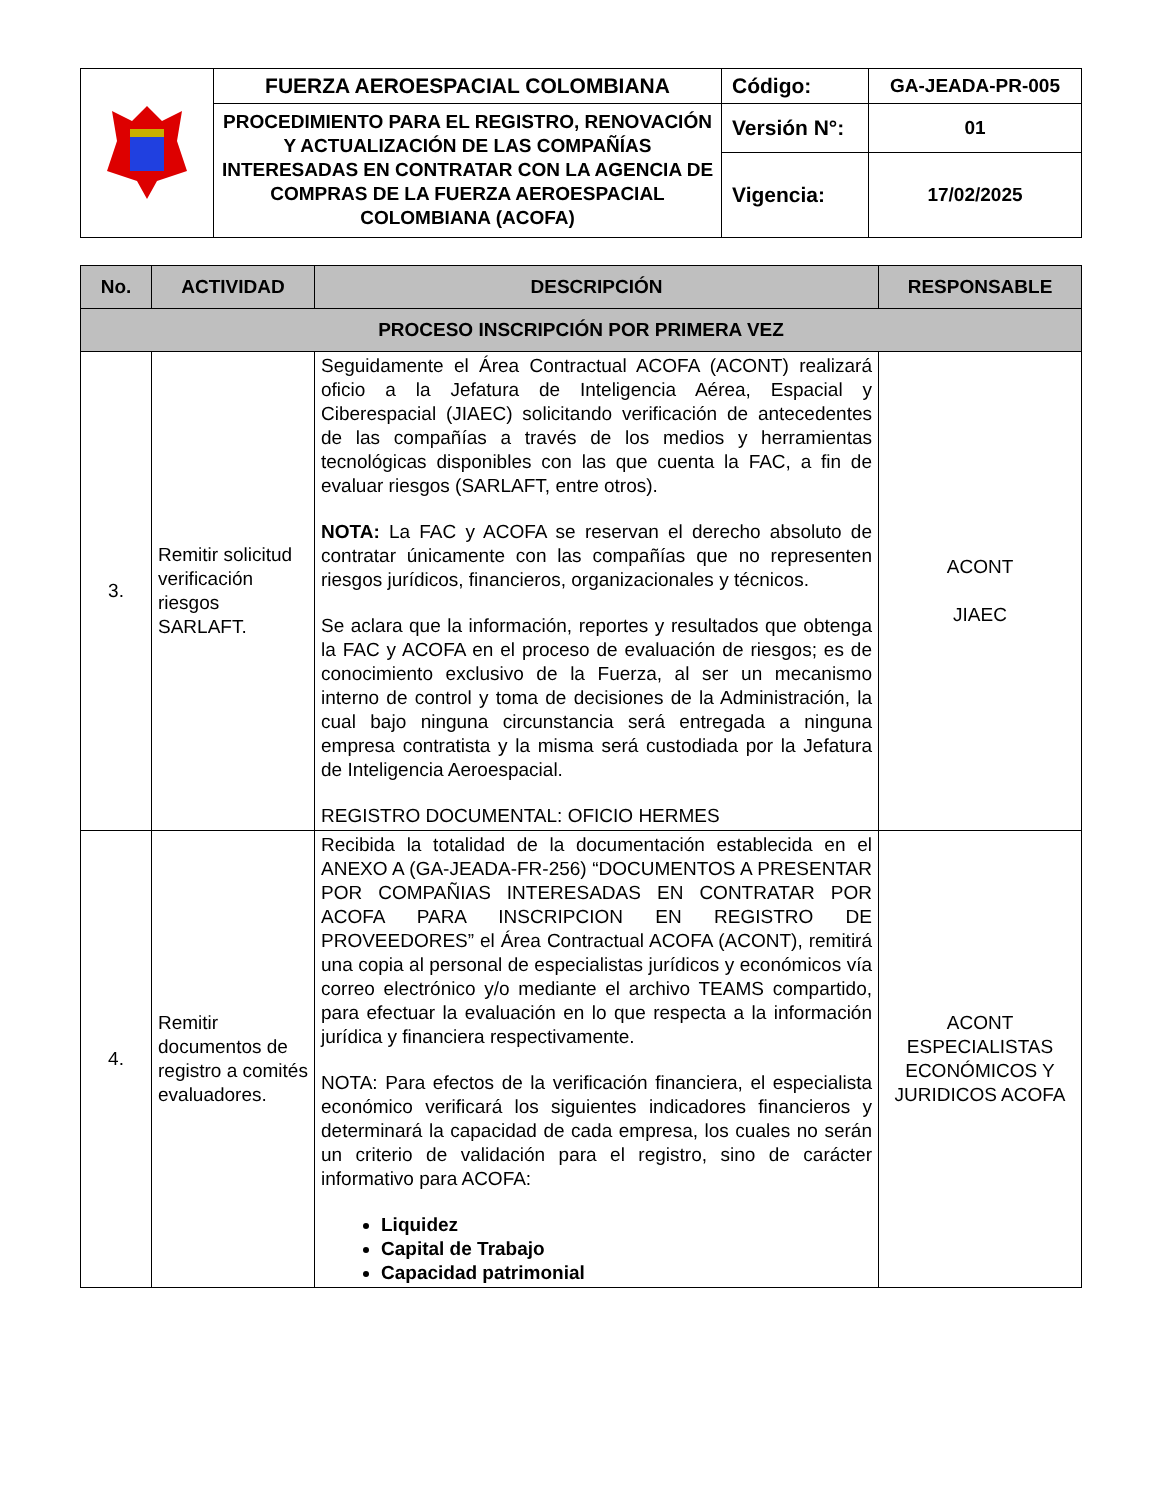| | FUERZA AEROESPACIAL COLOMBIANA | Código: | GA-JEADA-PR-005 |
| | PROCEDIMIENTO PARA EL REGISTRO, RENOVACIÓN Y ACTUALIZACIÓN DE LAS COMPAÑÍAS INTERESADAS EN CONTRATAR CON LA AGENCIA DE COMPRAS DE LA FUERZA AEROESPACIAL COLOMBIANA (ACOFA) | Versión N°: | 01 |
| | | Vigencia: | 17/02/2025 |
| No. | ACTIVIDAD | DESCRIPCIÓN | RESPONSABLE |
| --- | --- | --- | --- |
| PROCESO INSCRIPCIÓN POR PRIMERA VEZ | | | |
| 3. | Remitir solicitud verificación riesgos SARLAFT. | Seguidamente el Área Contractual ACOFA (ACONT) realizará oficio a la Jefatura de Inteligencia Aérea, Espacial y Ciberespacial (JIAEC) solicitando verificación de antecedentes de las compañías a través de los medios y herramientas tecnológicas disponibles con las que cuenta la FAC, a fin de evaluar riesgos (SARLAFT, entre otros). NOTA: La FAC y ACOFA se reservan el derecho absoluto de contratar únicamente con las compañías que no representen riesgos jurídicos, financieros, organizacionales y técnicos. Se aclara que la información, reportes y resultados que obtenga la FAC y ACOFA en el proceso de evaluación de riesgos; es de conocimiento exclusivo de la Fuerza, al ser un mecanismo interno de control y toma de decisiones de la Administración, la cual bajo ninguna circunstancia será entregada a ninguna empresa contratista y la misma será custodiada por la Jefatura de Inteligencia Aeroespacial. REGISTRO DOCUMENTAL: OFICIO HERMES | ACONT JIAEC |
| 4. | Remitir documentos de registro a comités evaluadores. | Recibida la totalidad de la documentación establecida en el ANEXO A (GA-JEADA-FR-256) “DOCUMENTOS A PRESENTAR POR COMPAÑIAS INTERESADAS EN CONTRATAR POR ACOFA PARA INSCRIPCION EN REGISTRO DE PROVEEDORES” el Área Contractual ACOFA (ACONT), remitirá una copia al personal de especialistas jurídicos y económicos vía correo electrónico y/o mediante el archivo TEAMS compartido, para efectuar la evaluación en lo que respecta a la información jurídica y financiera respectivamente. NOTA: Para efectos de la verificación financiera, el especialista económico verificará los siguientes indicadores financieros y determinará la capacidad de cada empresa, los cuales no serán un criterio de validación para el registro, sino de carácter informativo para ACOFA: Liquidez Capital de Trabajo Capacidad patrimonial | ACONT ESPECIALISTAS ECONÓMICOS Y JURIDICOS ACOFA |